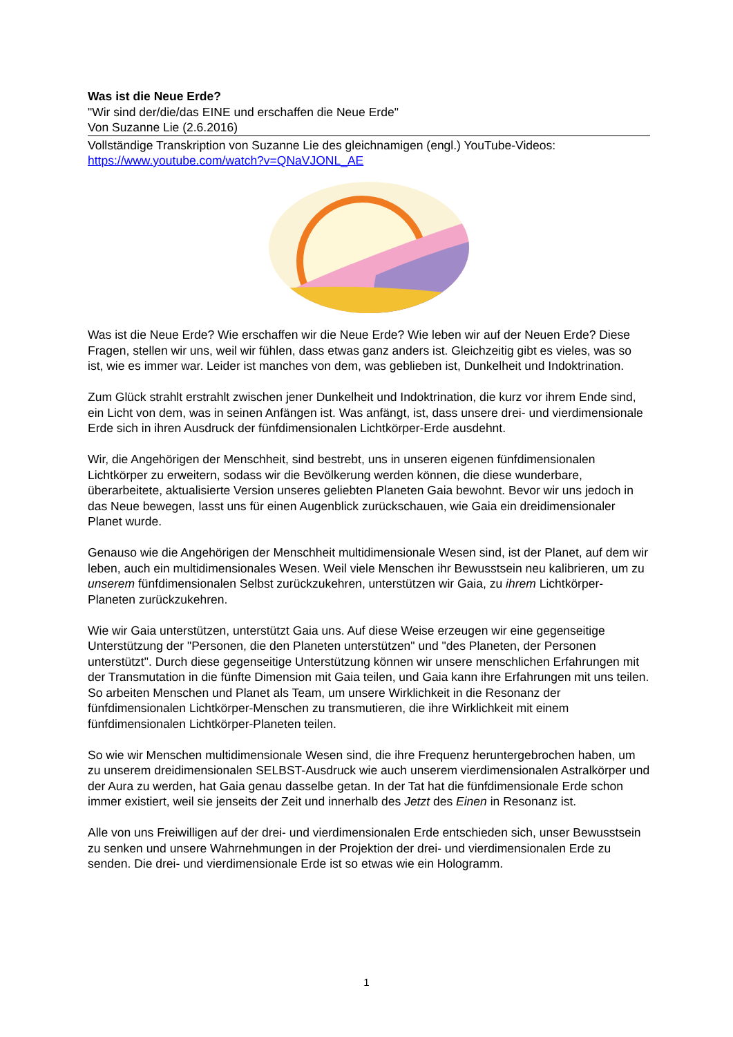Was ist die Neue Erde?
"Wir sind der/die/das EINE und erschaffen die Neue Erde"
Von Suzanne Lie (2.6.2016)
Vollständige Transkription von Suzanne Lie des gleichnamigen (engl.) YouTube-Videos:
https://www.youtube.com/watch?v=QNaVJONL_AE
Was ist die Neue Erde? Wie erschaffen wir die Neue Erde? Wie leben wir auf der Neuen Erde? Diese Fragen, stellen wir uns, weil wir fühlen, dass etwas ganz anders ist. Gleichzeitig gibt es vieles, was so ist, wie es immer war. Leider ist manches von dem, was geblieben ist, Dunkelheit und Indoktrination.
Zum Glück strahlt erstrahlt zwischen jener Dunkelheit und Indoktrination, die kurz vor ihrem Ende sind, ein Licht von dem, was in seinen Anfängen ist. Was anfängt, ist, dass unsere drei- und vierdimensionale Erde sich in ihren Ausdruck der fünfdimensionalen Lichtkörper-Erde ausdehnt.
Wir, die Angehörigen der Menschheit, sind bestrebt, uns in unseren eigenen fünfdimensionalen Lichtkörper zu erweitern, sodass wir die Bevölkerung werden können, die diese wunderbare, überarbeitete, aktualisierte Version unseres geliebten Planeten Gaia bewohnt. Bevor wir uns jedoch in das Neue bewegen, lasst uns für einen Augenblick zurückschauen, wie Gaia ein dreidimensionaler Planet wurde.
Genauso wie die Angehörigen der Menschheit multidimensionale Wesen sind, ist der Planet, auf dem wir leben, auch ein multidimensionales Wesen. Weil viele Menschen ihr Bewusstsein neu kalibrieren, um zu unserem fünfdimensionalen Selbst zurückzukehren, unterstützen wir Gaia, zu ihrem Lichtkörper-Planeten zurückzukehren.
Wie wir Gaia unterstützen, unterstützt Gaia uns. Auf diese Weise erzeugen wir eine gegenseitige Unterstützung der "Personen, die den Planeten unterstützen" und "des Planeten, der Personen unterstützt". Durch diese gegenseitige Unterstützung können wir unsere menschlichen Erfahrungen mit der Transmutation in die fünfte Dimension mit Gaia teilen, und Gaia kann ihre Erfahrungen mit uns teilen. So arbeiten Menschen und Planet als Team, um unsere Wirklichkeit in die Resonanz der fünfdimensionalen Lichtkörper-Menschen zu transmutieren, die ihre Wirklichkeit mit einem fünfdimensionalen Lichtkörper-Planeten teilen.
So wie wir Menschen multidimensionale Wesen sind, die ihre Frequenz heruntergebrochen haben, um zu unserem dreidimensionalen SELBST-Ausdruck wie auch unserem vierdimensionalen Astralkörper und der Aura zu werden, hat Gaia genau dasselbe getan. In der Tat hat die fünfdimensionale Erde schon immer existiert, weil sie jenseits der Zeit und innerhalb des Jetzt des Einen in Resonanz ist.
Alle von uns Freiwilligen auf der drei- und vierdimensionalen Erde entschieden sich, unser Bewusstsein zu senken und unsere Wahrnehmungen in der Projektion der drei- und vierdimensionalen Erde zu senden. Die drei- und vierdimensionale Erde ist so etwas wie ein Hologramm.
1